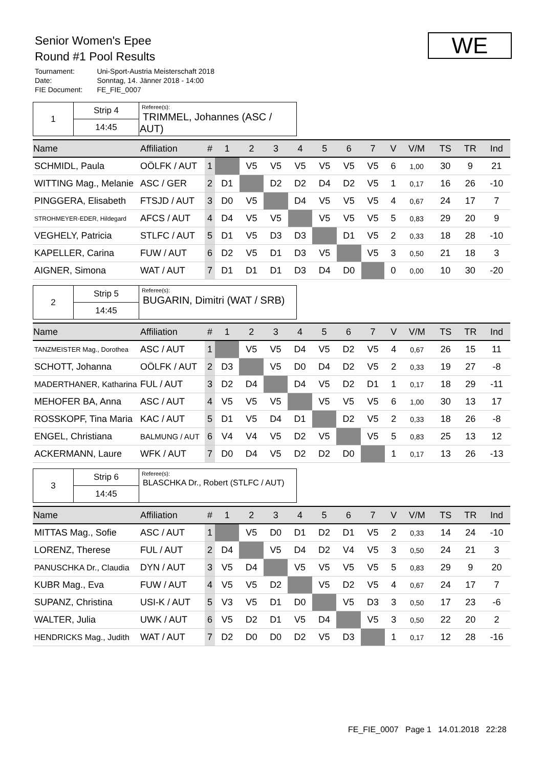Senior Women's Epee
Round #1 Pool Results
| Tournament: | Uni-Sport-Austria Meisterschaft 2018 |
| Date: | Sonntag, 14. Jänner 2018 - 14:00 |
| FIE Document: | FE_FIE_0007 |
WE
| 1 | Strip 4 | Referee(s): TRIMMEL, Johannes (ASC / AUT) |
| | 14:45 | |
| Name | Affiliation | # | 1 | 2 | 3 | 4 | 5 | 6 | 7 | | V | V/M | TS | TR | Ind |
| --- | --- | --- | --- | --- | --- | --- | --- | --- | --- | --- | --- | --- | --- | --- | --- |
| SCHMIDL, Paula | OÖLFK / AUT | 1 | | V5 | V5 | V5 | V5 | V5 | V5 | | 6 | 1,00 | 30 | 9 | 21 |
| WITTING Mag., Melanie | ASC / GER | 2 | D1 | | D2 | D2 | D4 | D2 | V5 | | 1 | 0,17 | 16 | 26 | -10 |
| PINGGERA, Elisabeth | FTSJD / AUT | 3 | D0 | V5 | | D4 | V5 | V5 | V5 | | 4 | 0,67 | 24 | 17 | 7 |
| STROHMEYER-EDER, Hildegard | AFCS / AUT | 4 | D4 | V5 | V5 | | V5 | V5 | V5 | | 5 | 0,83 | 29 | 20 | 9 |
| VEGHELY, Patricia | STLFC / AUT | 5 | D1 | V5 | D3 | D3 | | D1 | V5 | | 2 | 0,33 | 18 | 28 | -10 |
| KAPELLER, Carina | FUW / AUT | 6 | D2 | V5 | D1 | D3 | V5 | | V5 | | 3 | 0,50 | 21 | 18 | 3 |
| AIGNER, Simona | WAT / AUT | 7 | D1 | D1 | D1 | D3 | D4 | D0 | | | 0 | 0,00 | 10 | 30 | -20 |
| 2 | Strip 5 | Referee(s): BUGARIN, Dimitri (WAT / SRB) |
| | 14:45 | |
| Name | Affiliation | # | 1 | 2 | 3 | 4 | 5 | 6 | 7 | | V | V/M | TS | TR | Ind |
| --- | --- | --- | --- | --- | --- | --- | --- | --- | --- | --- | --- | --- | --- | --- | --- |
| TANZMEISTER Mag., Dorothea | ASC / AUT | 1 | | V5 | V5 | D4 | V5 | D2 | V5 | | 4 | 0,67 | 26 | 15 | 11 |
| SCHOTT, Johanna | OÖLFK / AUT | 2 | D3 | | V5 | D0 | D4 | D2 | V5 | | 2 | 0,33 | 19 | 27 | -8 |
| MADERTHANER, Katharina | FUL / AUT | 3 | D2 | D4 | | D4 | V5 | D2 | D1 | | 1 | 0,17 | 18 | 29 | -11 |
| MEHOFER BA, Anna | ASC / AUT | 4 | V5 | V5 | V5 | | V5 | V5 | V5 | | 6 | 1,00 | 30 | 13 | 17 |
| ROSSKOPF, Tina Maria | KAC / AUT | 5 | D1 | V5 | D4 | D1 | | D2 | V5 | | 2 | 0,33 | 18 | 26 | -8 |
| ENGEL, Christiana | BALMUNG / AUT | 6 | V4 | V4 | V5 | D2 | V5 | | V5 | | 5 | 0,83 | 25 | 13 | 12 |
| ACKERMANN, Laure | WFK / AUT | 7 | D0 | D4 | V5 | D2 | D2 | D0 | | | 1 | 0,17 | 13 | 26 | -13 |
| 3 | Strip 6 | Referee(s): BLASCHKA Dr., Robert (STLFC / AUT) |
| | 14:45 | |
| Name | Affiliation | # | 1 | 2 | 3 | 4 | 5 | 6 | 7 | | V | V/M | TS | TR | Ind |
| --- | --- | --- | --- | --- | --- | --- | --- | --- | --- | --- | --- | --- | --- | --- | --- |
| MITTAS Mag., Sofie | ASC / AUT | 1 | | V5 | D0 | D1 | D2 | D1 | V5 | | 2 | 0,33 | 14 | 24 | -10 |
| LORENZ, Therese | FUL / AUT | 2 | D4 | | V5 | D4 | D2 | V4 | V5 | | 3 | 0,50 | 24 | 21 | 3 |
| PANUSCHKA Dr., Claudia | DYN / AUT | 3 | V5 | D4 | | V5 | V5 | V5 | V5 | | 5 | 0,83 | 29 | 9 | 20 |
| KUBR Mag., Eva | FUW / AUT | 4 | V5 | V5 | D2 | | V5 | D2 | V5 | | 4 | 0,67 | 24 | 17 | 7 |
| SUPANZ, Christina | USI-K / AUT | 5 | V3 | V5 | D1 | D0 | | V5 | D3 | | 3 | 0,50 | 17 | 23 | -6 |
| WALTER, Julia | UWK / AUT | 6 | V5 | D2 | D1 | V5 | D4 | | V5 | | 3 | 0,50 | 22 | 20 | 2 |
| HENDRICKS Mag., Judith | WAT / AUT | 7 | D2 | D0 | D0 | D2 | V5 | D3 | | | 1 | 0,17 | 12 | 28 | -16 |
FE_FIE_0007 Page 1 14.01.2018 22:28